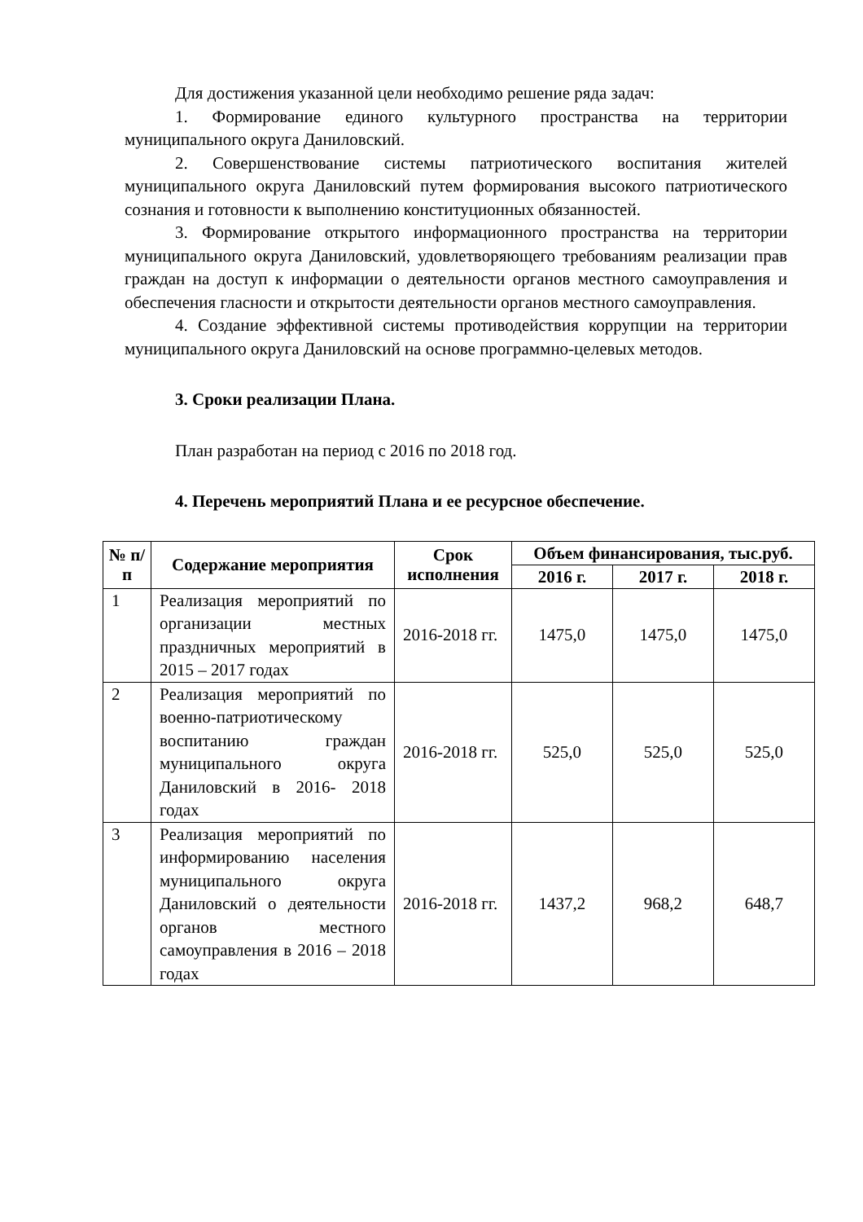Для достижения указанной цели необходимо решение ряда задач:
1. Формирование единого культурного пространства на территории муниципального округа Даниловский.
2. Совершенствование системы патриотического воспитания жителей муниципального округа Даниловский путем формирования высокого патриотического сознания и готовности к выполнению конституционных обязанностей.
3. Формирование открытого информационного пространства на территории муниципального округа Даниловский, удовлетворяющего требованиям реализации прав граждан на доступ к информации о деятельности органов местного самоуправления и обеспечения гласности и открытости деятельности органов местного самоуправления.
4. Создание эффективной системы противодействия коррупции на территории муниципального округа Даниловский на основе программно-целевых методов.
3. Сроки реализации Плана.
План разработан на период с 2016 по 2018 год.
4. Перечень мероприятий Плана и ее ресурсное обеспечение.
| № п/п | Содержание мероприятия | Срок исполнения | Объем финансирования, тыс.руб. | | |
| --- | --- | --- | --- | --- | --- |
| | | | 2016 г. | 2017 г. | 2018 г. |
| 1 | Реализация мероприятий по организации местных праздничных мероприятий в 2015 – 2017 годах | 2016-2018 гг. | 1475,0 | 1475,0 | 1475,0 |
| 2 | Реализация мероприятий по военно-патриотическому воспитанию граждан муниципального округа Даниловский в 2016- 2018 годах | 2016-2018 гг. | 525,0 | 525,0 | 525,0 |
| 3 | Реализация мероприятий по информированию населения муниципального округа Даниловский о деятельности органов местного самоуправления в 2016 – 2018 годах | 2016-2018 гг. | 1437,2 | 968,2 | 648,7 |